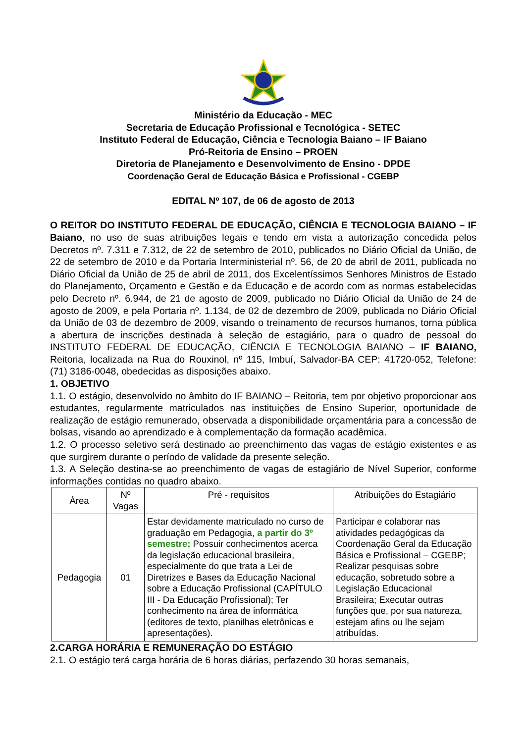Ministério da Educação - MEC
Secretaria de Educação Profissional e Tecnológica - SETEC
Instituto Federal de Educação, Ciência e Tecnologia Baiano – IF Baiano
Pró-Reitoria de Ensino – PROEN
Diretoria de Planejamento e Desenvolvimento de Ensino - DPDE
Coordenação Geral de Educação Básica e Profissional - CGEBP
EDITAL Nº 107, de 06 de agosto de 2013
O REITOR DO INSTITUTO FEDERAL DE EDUCAÇÃO, CIÊNCIA E TECNOLOGIA BAIANO – IF Baiano, no uso de suas atribuições legais e tendo em vista a autorização concedida pelos Decretos nº. 7.311 e 7.312, de 22 de setembro de 2010, publicados no Diário Oficial da União, de 22 de setembro de 2010 e da Portaria Interministerial nº. 56, de 20 de abril de 2011, publicada no Diário Oficial da União de 25 de abril de 2011, dos Excelentíssimos Senhores Ministros de Estado do Planejamento, Orçamento e Gestão e da Educação e de acordo com as normas estabelecidas pelo Decreto nº. 6.944, de 21 de agosto de 2009, publicado no Diário Oficial da União de 24 de agosto de 2009, e pela Portaria nº. 1.134, de 02 de dezembro de 2009, publicada no Diário Oficial da União de 03 de dezembro de 2009, visando o treinamento de recursos humanos, torna pública a abertura de inscrições destinada à seleção de estagiário, para o quadro de pessoal do INSTITUTO FEDERAL DE EDUCAÇÃO, CIÊNCIA E TECNOLOGIA BAIANO – IF BAIANO, Reitoria, localizada na Rua do Rouxinol, nº 115, Imbuí, Salvador-BA CEP: 41720-052, Telefone: (71) 3186-0048, obedecidas as disposições abaixo.
1. OBJETIVO
1.1. O estágio, desenvolvido no âmbito do IF BAIANO – Reitoria, tem por objetivo proporcionar aos estudantes, regularmente matriculados nas instituições de Ensino Superior, oportunidade de realização de estágio remunerado, observada a disponibilidade orçamentária para a concessão de bolsas, visando ao aprendizado e à complementação da formação acadêmica.
1.2. O processo seletivo será destinado ao preenchimento das vagas de estágio existentes e as que surgirem durante o período de validade da presente seleção.
1.3. A Seleção destina-se ao preenchimento de vagas de estagiário de Nível Superior, conforme informações contidas no quadro abaixo.
| Área | Nº Vagas | Pré - requisitos | Atribuições do Estagiário |
| --- | --- | --- | --- |
| Pedagogia | 01 | Estar devidamente matriculado no curso de graduação em Pedagogia, a partir do 3º semestre; Possuir conhecimentos acerca da legislação educacional brasileira, especialmente do que trata a Lei de Diretrizes e Bases da Educação Nacional sobre a Educação Profissional (CAPÍTULO III - Da Educação Profissional); Ter conhecimento na área de informática (editores de texto, planilhas eletrônicas e apresentações). | Participar e colaborar nas atividades pedagógicas da Coordenação Geral da Educação Básica e Profissional – CGEBP; Realizar pesquisas sobre educação, sobretudo sobre a Legislação Educacional Brasileira; Executar outras funções que, por sua natureza, estejam afins ou lhe sejam atribuídas. |
2.CARGA HORÁRIA E REMUNERAÇÃO DO ESTÁGIO
2.1. O estágio terá carga horária de 6 horas diárias, perfazendo 30 horas semanais,